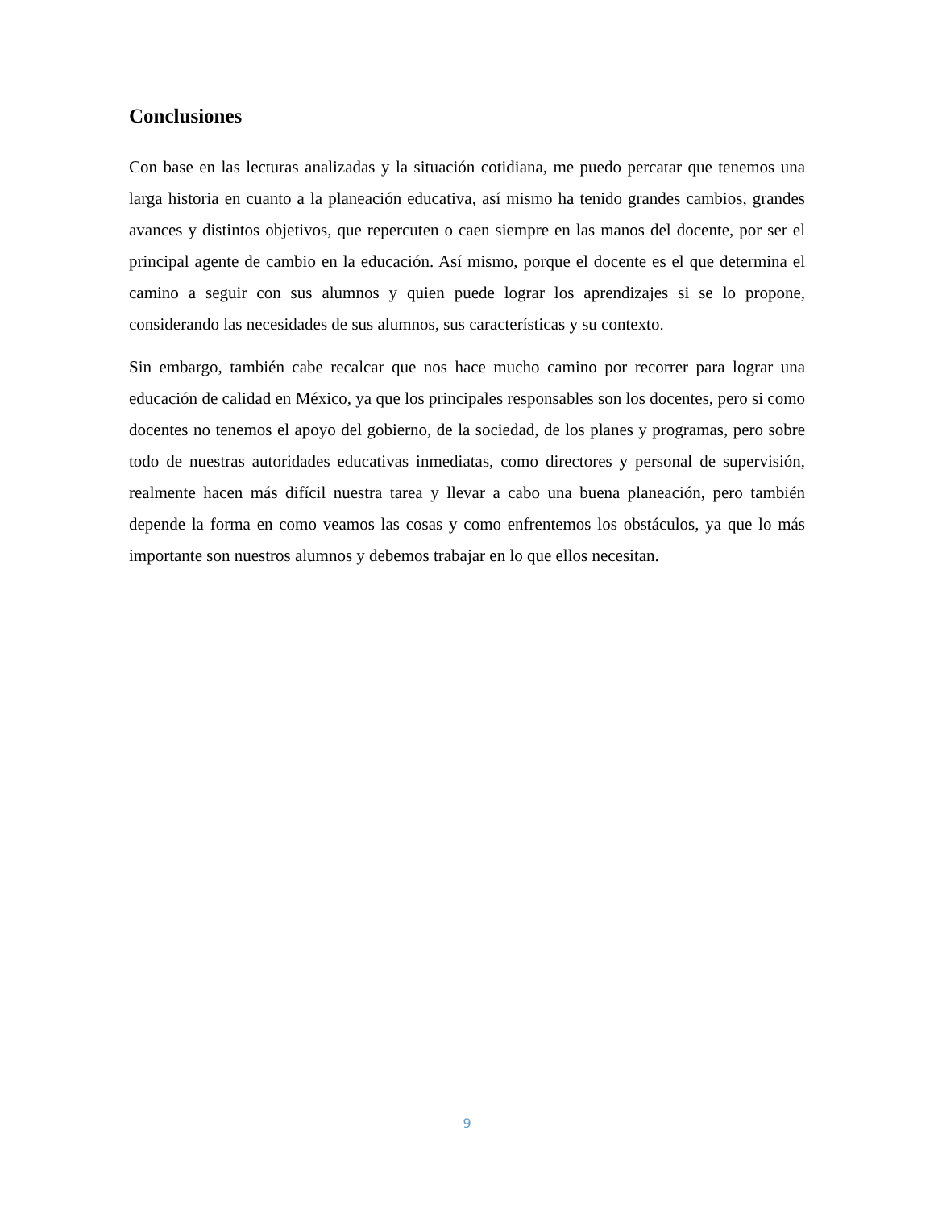Conclusiones
Con base en las lecturas analizadas y la situación cotidiana, me puedo percatar que tenemos una larga historia en cuanto a la planeación educativa, así mismo ha tenido grandes cambios, grandes avances y distintos objetivos, que repercuten o caen siempre en las manos del docente, por ser el principal agente de cambio en la educación. Así mismo, porque el docente es el que determina el camino a seguir con sus alumnos y quien puede lograr los aprendizajes si se lo propone, considerando las necesidades de sus alumnos, sus características y su contexto.
Sin embargo, también cabe recalcar que nos hace mucho camino por recorrer para lograr una educación de calidad en México, ya que los principales responsables son los docentes, pero si como docentes no tenemos el apoyo del gobierno, de la sociedad, de los planes y programas, pero sobre todo de nuestras autoridades educativas inmediatas, como directores y personal de supervisión, realmente hacen más difícil nuestra tarea y llevar a cabo una buena planeación, pero también depende la forma en como veamos las cosas y como enfrentemos los obstáculos, ya que lo más importante son nuestros alumnos y debemos trabajar en lo que ellos necesitan.
9